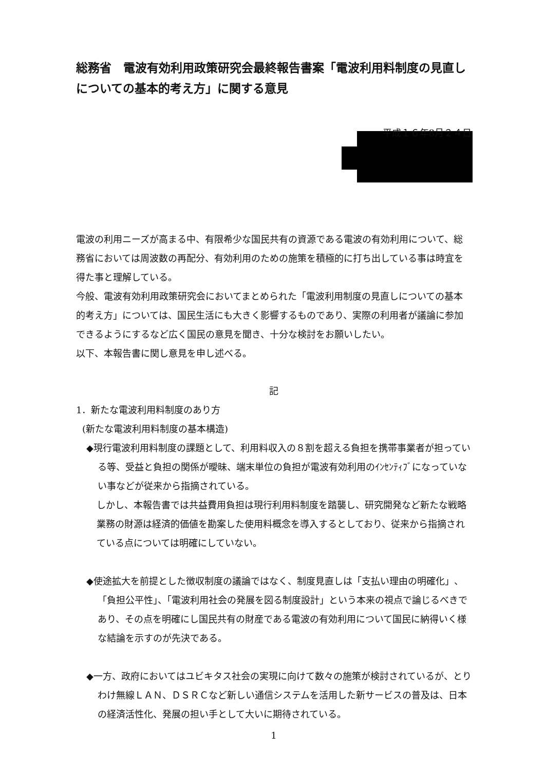総務省　電波有効利用政策研究会最終報告書案「電波利用料制度の見直しについての基本的考え方」に関する意見
平成１６年8月２４日
電波の利用ニーズが高まる中、有限希少な国民共有の資源である電波の有効利用について、総務省においては周波数の再配分、有効利用のための施策を積極的に打ち出している事は時宜を得た事と理解している。
今般、電波有効利用政策研究会においてまとめられた「電波利用制度の見直しについての基本的考え方」については、国民生活にも大きく影響するものであり、実際の利用者が議論に参加できるようにするなど広く国民の意見を聞き、十分な検討をお願いしたい。
以下、本報告書に関し意見を申し述べる。
記
1．新たな電波利用料制度のあり方
(新たな電波利用料制度の基本構造)
◆現行電波利用料制度の課題として、利用料収入の８割を超える負担を携帯事業者が担っている等、受益と負担の関係が曖昧、端末単位の負担が電波有効利用のｲﾝｾﾝﾃｨﾌﾞになっていない事などが従来から指摘されている。
しかし、本報告書では共益費用負担は現行利用料制度を踏襲し、研究開発など新たな戦略業務の財源は経済的価値を勘案した使用料概念を導入するとしており、従来から指摘されている点については明確にしていない。
◆使途拡大を前提とした徴収制度の議論ではなく、制度見直しは「支払い理由の明確化」、「負担公平性」、「電波利用社会の発展を図る制度設計」という本来の視点で論じるべきであり、その点を明確にし国民共有の財産である電波の有効利用について国民に納得いく様な結論を示すのが先決である。
◆一方、政府においてはユビキタス社会の実現に向けて数々の施策が検討されているが、とりわけ無線ＬＡＮ、ＤＳＲＣなど新しい通信システムを活用した新サービスの普及は、日本の経済活性化、発展の担い手として大いに期待されている。
1